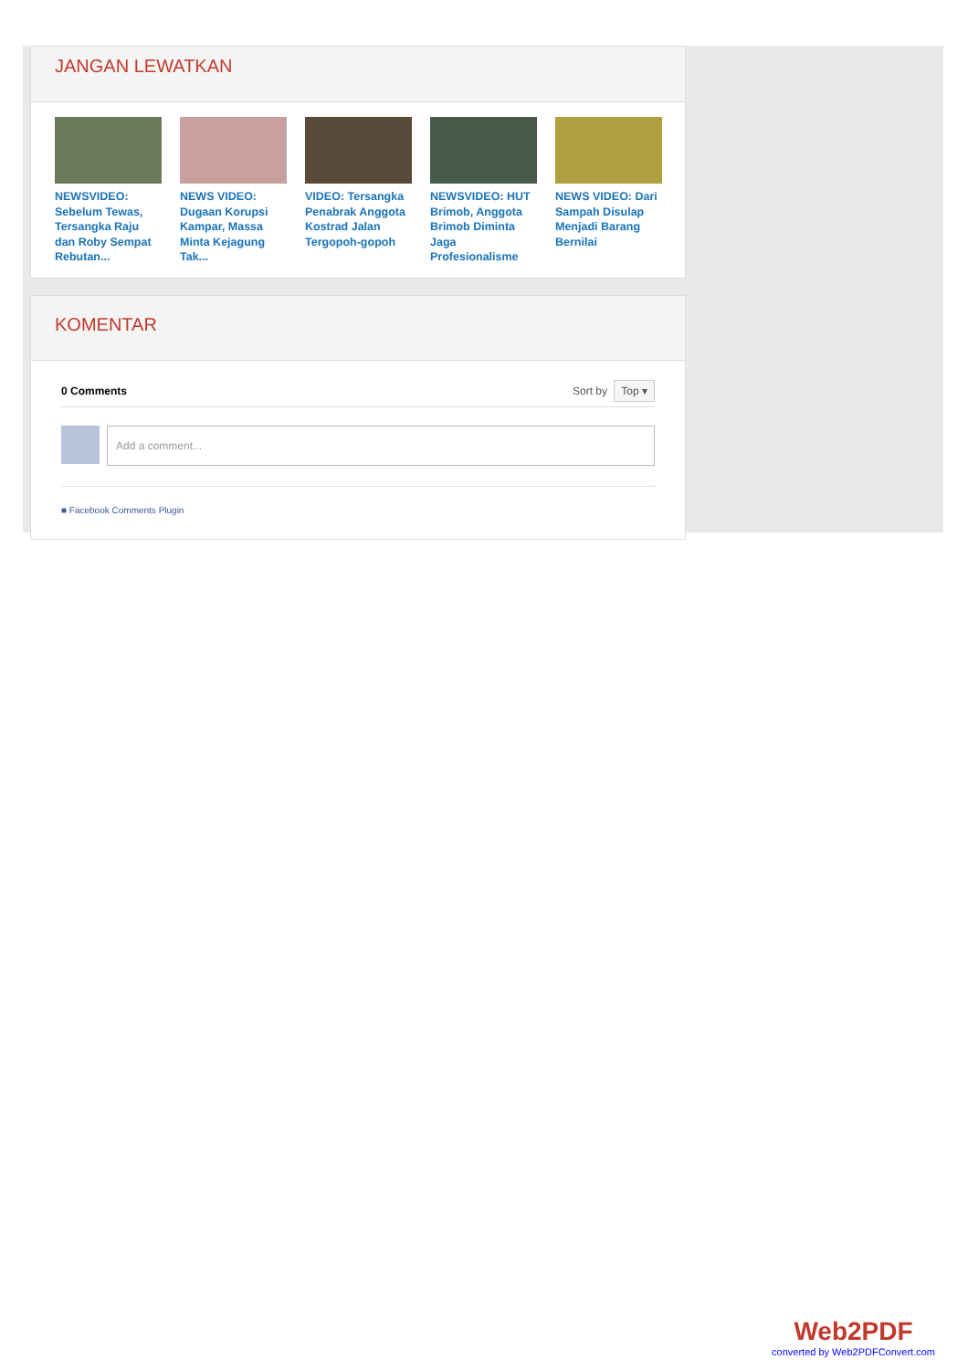JANGAN LEWATKAN
NEWSVIDEO: Sebelum Tewas, Tersangka Raju dan Roby Sempat Rebutan...
NEWS VIDEO: Dugaan Korupsi Kampar, Massa Minta Kejagung Tak...
VIDEO: Tersangka Penabrak Anggota Kostrad Jalan Tergopoh-gopoh
NEWSVIDEO: HUT Brimob, Anggota Brimob Diminta Jaga Profesionalisme
NEWS VIDEO: Dari Sampah Disulap Menjadi Barang Bernilai
KOMENTAR
0 Comments Sort by Top ▾
Add a comment...
■ Facebook Comments Plugin
Web2PDF
converted by Web2PDFConvert.com